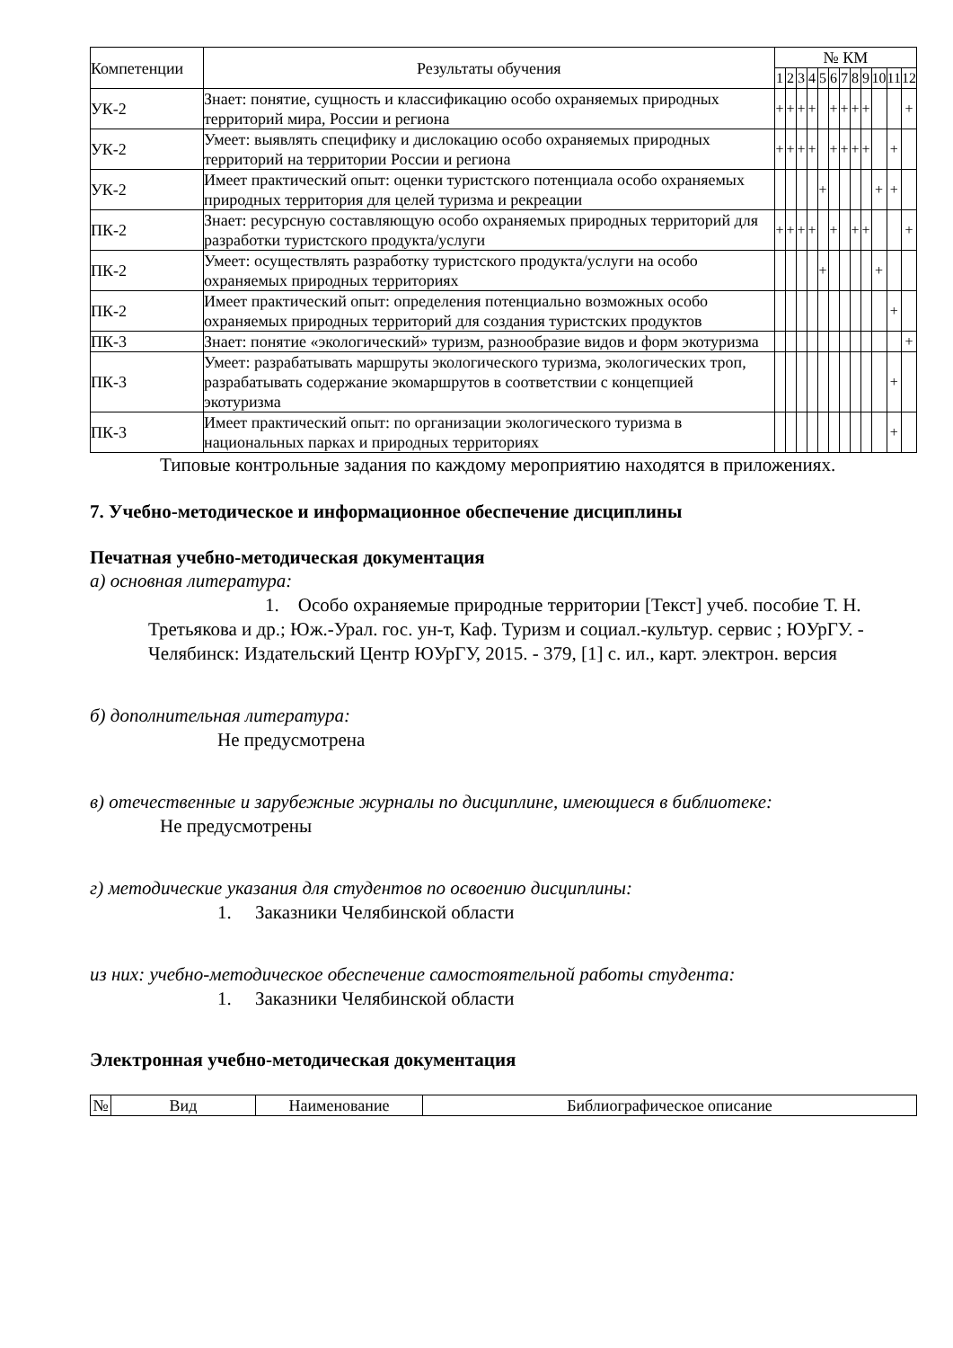| Компетенции | Результаты обучения | № КМ | | | | | | | | | | | |
| --- | --- | --- | --- | --- | --- | --- | --- | --- | --- | --- | --- | --- | --- |
| | | 1 | 2 | 3 | 4 | 5 | 6 | 7 | 8 | 9 | 10 | 11 | 12 |
| УК-2 | Знает: понятие, сущность и классификацию особо охраняемых природных территорий мира, России и региона | + | + | + | + | | + | + | + | + | | | + |
| УК-2 | Умеет: выявлять специфику и дислокацию особо охраняемых природных территорий на территории России и региона | + | + | + | + | | + | + | + | + | | + | |
| УК-2 | Имеет практический опыт: оценки туристского потенциала особо охраняемых природных территория для целей туризма и рекреации | | | | | + | | | | | + | + | |
| ПК-2 | Знает: ресурсную составляющую особо охраняемых природных территорий для разработки туристского продукта/услуги | + | + | + | + | | + | | + | + | | | + |
| ПК-2 | Умеет: осуществлять разработку туристского продукта/услуги на особо охраняемых природных территориях | | | | | + | | | | | + | | |
| ПК-2 | Имеет практический опыт: определения потенциально возможных особо охраняемых природных территорий для создания туристских продуктов | | | | | | | | | | | + | |
| ПК-3 | Знает: понятие «экологический» туризм, разнообразие видов и форм экотуризма | | | | | | | | | | | | + |
| ПК-3 | Умеет: разрабатывать маршруты экологического туризма, экологических троп, разрабатывать содержание экомаршрутов в соответствии с концепцией экотуризма | | | | | | | | | | | + | |
| ПК-3 | Имеет практический опыт: по организации экологического туризма в национальных парках и природных территориях | | | | | | | | | | | + | |
Типовые контрольные задания по каждому мероприятию находятся в приложениях.
7. Учебно-методическое и информационное обеспечение дисциплины
Печатная учебно-методическая документация
а) основная литература:
1. Особо охраняемые природные территории [Текст] учеб. пособие Т. Н. Третьякова и др.; Юж.-Урал. гос. ун-т, Каф. Туризм и социал.-культур. сервис ; ЮУрГУ. - Челябинск: Издательский Центр ЮУрГУ, 2015. - 379, [1] с. ил., карт. электрон. версия
б) дополнительная литература:
Не предусмотрена
в) отечественные и зарубежные журналы по дисциплине, имеющиеся в библиотеке:
Не предусмотрены
г) методические указания для студентов по освоению дисциплины:
1. Заказники Челябинской области
из них: учебно-методическое обеспечение самостоятельной работы студента:
1. Заказники Челябинской области
Электронная учебно-методическая документация
| № | Вид | Наименование | Библиографическое описание |
| --- | --- | --- | --- |